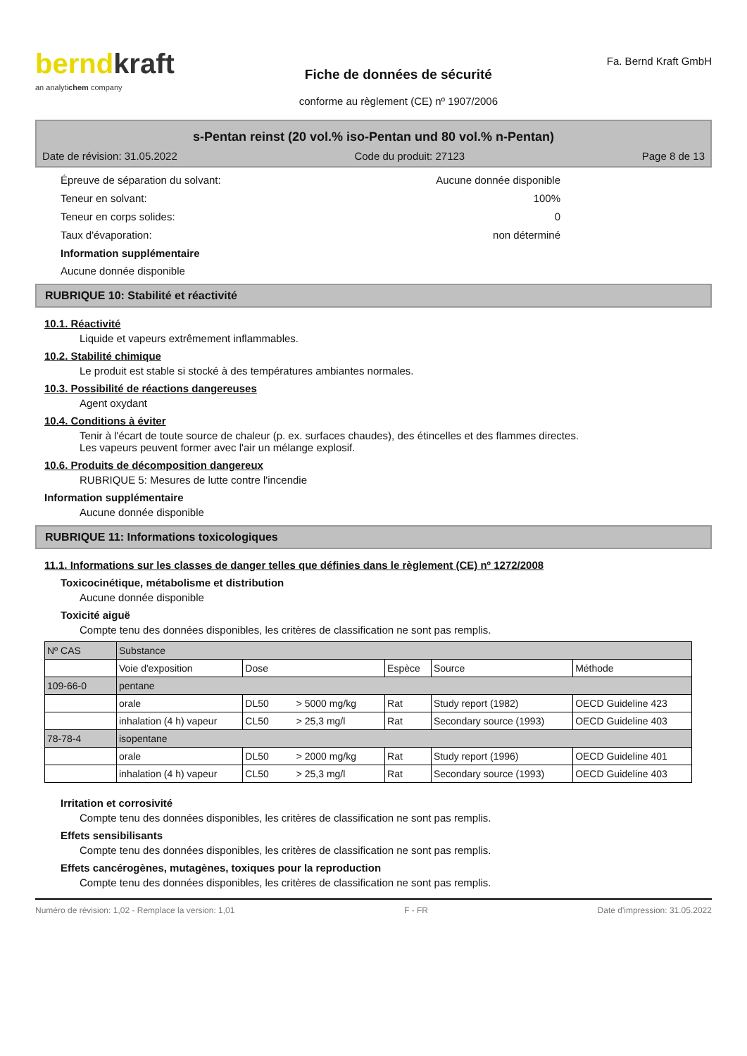berndkraft
an analytichem company
Fiche de données de sécurité
conforme au règlement (CE) nº 1907/2006
Fa. Bernd Kraft GmbH
s-Pentan reinst (20 vol.% iso-Pentan und 80 vol.% n-Pentan)
Date de révision: 31.05.2022 Code du produit: 27123 Page 8 de 13
Épreuve de séparation du solvant: Aucune donnée disponible
Teneur en solvant: 100%
Teneur en corps solides: 0
Taux d'évaporation: non déterminé
Information supplémentaire
Aucune donnée disponible
RUBRIQUE 10: Stabilité et réactivité
10.1. Réactivité
Liquide et vapeurs extrêmement inflammables.
10.2. Stabilité chimique
Le produit est stable si stocké à des températures ambiantes normales.
10.3. Possibilité de réactions dangereuses
Agent oxydant
10.4. Conditions à éviter
Tenir à l'écart de toute source de chaleur (p. ex. surfaces chaudes), des étincelles et des flammes directes.
Les vapeurs peuvent former avec l'air un mélange explosif.
10.6. Produits de décomposition dangereux
RUBRIQUE 5: Mesures de lutte contre l'incendie
Information supplémentaire
Aucune donnée disponible
RUBRIQUE 11: Informations toxicologiques
11.1. Informations sur les classes de danger telles que définies dans le règlement (CE) nº 1272/2008
Toxicocinétique, métabolisme et distribution
Aucune donnée disponible
Toxicité aiguë
Compte tenu des données disponibles, les critères de classification ne sont pas remplis.
| Nº CAS | Substance | | | | |
| | Voie d'exposition | Dose | Espèce | Source | Méthode |
| 109-66-0 | pentane | | | | |
| | orale | DL50 > 5000 mg/kg | Rat | Study report (1982) | OECD Guideline 423 |
| | inhalation (4 h) vapeur | CL50 > 25,3 mg/l | Rat | Secondary source (1993) | OECD Guideline 403 |
| 78-78-4 | isopentane | | | | |
| | orale | DL50 > 2000 mg/kg | Rat | Study report (1996) | OECD Guideline 401 |
| | inhalation (4 h) vapeur | CL50 > 25,3 mg/l | Rat | Secondary source (1993) | OECD Guideline 403 |
Irritation et corrosivité
Compte tenu des données disponibles, les critères de classification ne sont pas remplis.
Effets sensibilisants
Compte tenu des données disponibles, les critères de classification ne sont pas remplis.
Effets cancérogènes, mutagènes, toxiques pour la reproduction
Compte tenu des données disponibles, les critères de classification ne sont pas remplis.
Numéro de révision: 1,02 - Remplace la version: 1,01 F - FR Date d'impression: 31.05.2022